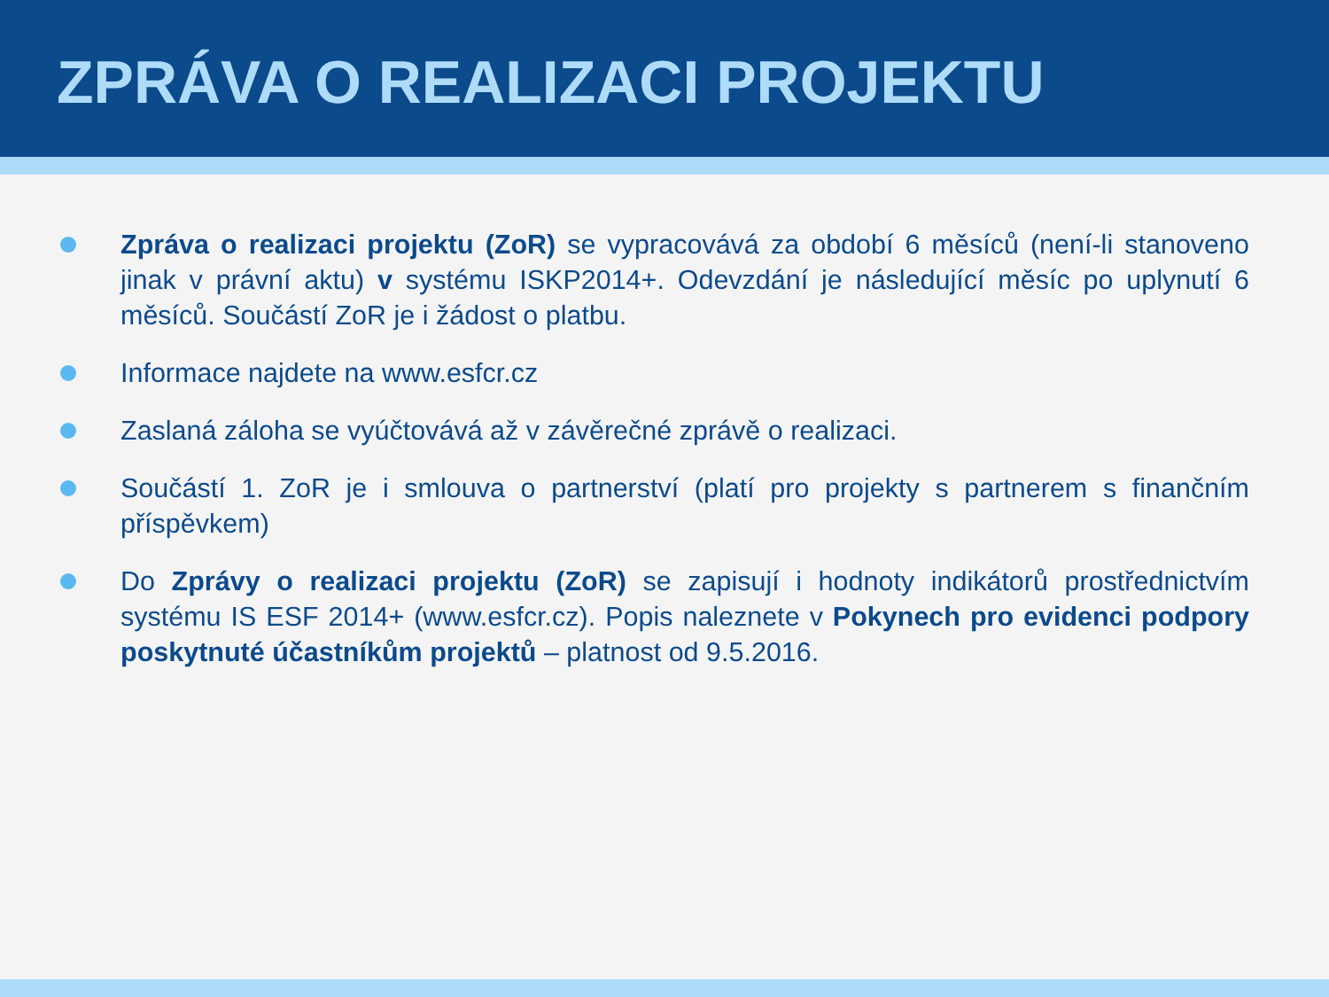ZPRÁVA O REALIZACI PROJEKTU
Zpráva o realizaci projektu (ZoR) se vypracovává za období 6 měsíců (není-li stanoveno jinak v právní aktu) v systému ISKP2014+. Odevzdání je následující měsíc po uplynutí 6 měsíců. Součástí ZoR je i žádost o platbu.
Informace najdete na www.esfcr.cz
Zaslaná záloha se vyúčtovává až v závěrečné zprávě o realizaci.
Součástí 1. ZoR je i smlouva o partnerství (platí pro projekty s partnerem s finančním příspěvkem)
Do Zprávy o realizaci projektu (ZoR) se zapisují i hodnoty indikátorů prostřednictvím systému IS ESF 2014+ (www.esfcr.cz). Popis naleznete v Pokynech pro evidenci podpory poskytnuté účastníkům projektů – platnost od 9.5.2016.